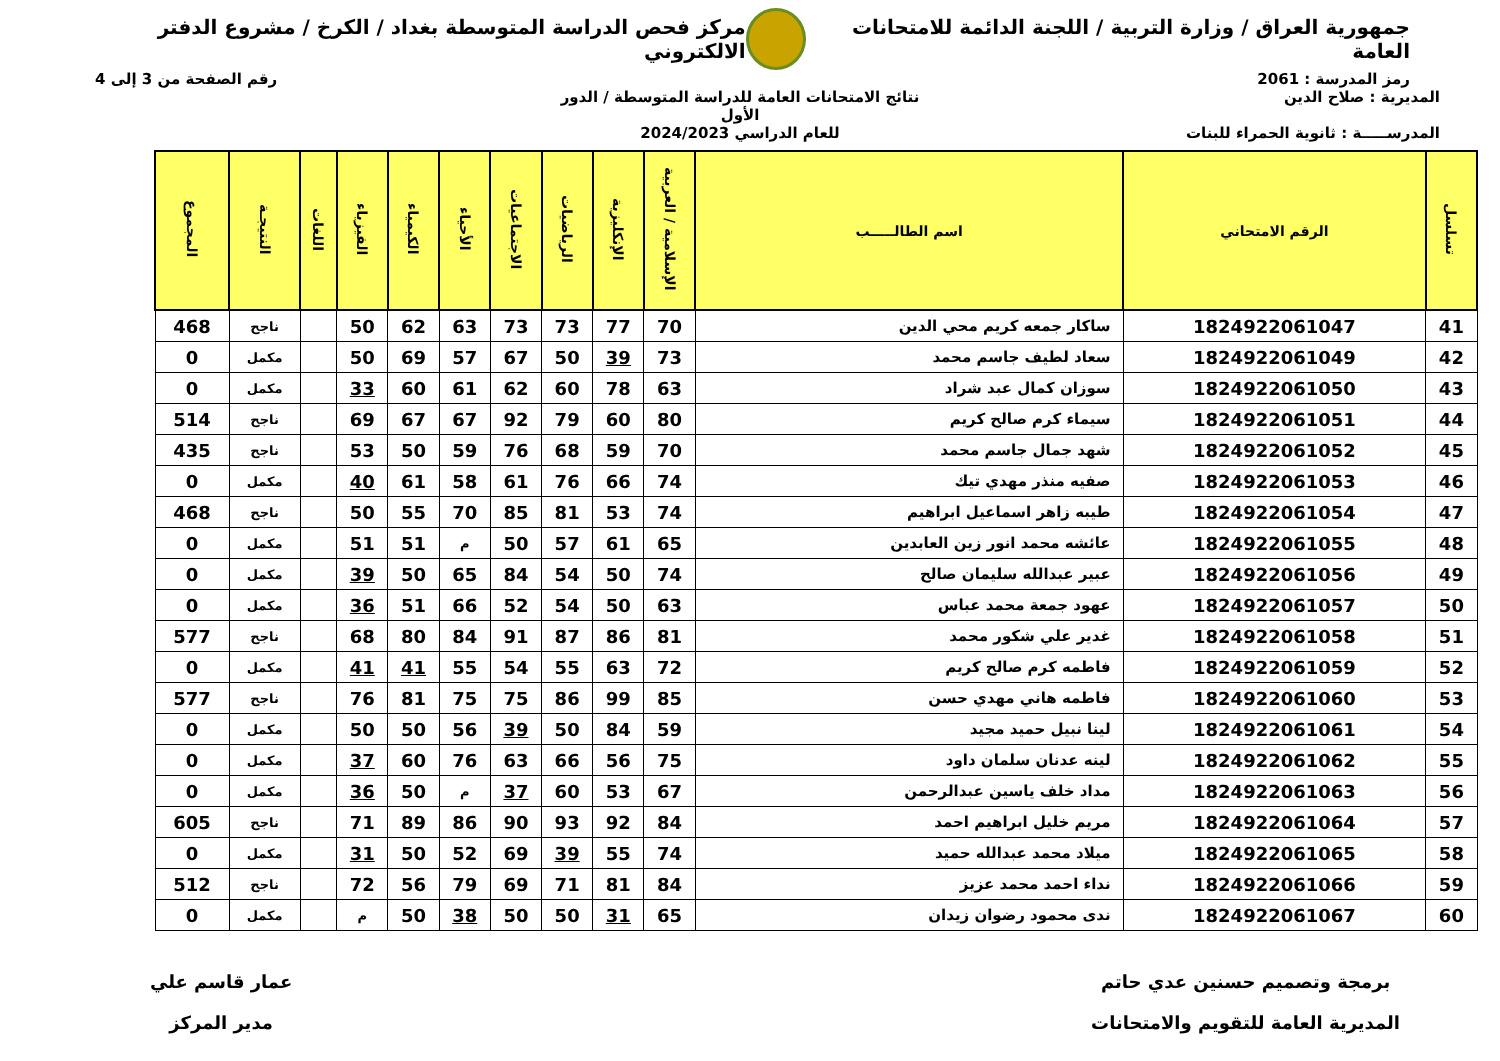جمهورية العراق / وزارة التربية / اللجنة الدائمة للامتحانات العامة
مركز فحص الدراسة المتوسطة بغداد / الكرخ / مشروع الدفتر الالكتروني
رمز المدرسة : 2061 رقم الصفحة من 3 إلى 4
المديرية : صلاح الدين
المدرســـــة : ثانوية الحمراء للبنات
نتائج الامتحانات العامة للدراسة المتوسطة / الدور الأول
للعام الدراسي 2024/2023
| تسلسل | الرقم الامتحاني | اسم الطالـــــب | الإسلامية / العربية | الإنكليزية | الرياضيات | الاجتماعيات | الأحياء | الكيمياء | الفيزياء | اللغات | النتيجـة | المجموع |
| --- | --- | --- | --- | --- | --- | --- | --- | --- | --- | --- | --- | --- |
| 41 | 1824922061047 | ساكار جمعه كريم محي الدين | 70 | 77 | 73 | 73 | 63 | 62 | 50 | | ناجح | 468 |
| 42 | 1824922061049 | سعاد لطيف جاسم محمد | 73 | 39 | 50 | 67 | 57 | 69 | 50 | | مكمل | 0 |
| 43 | 1824922061050 | سوزان كمال عبد شراد | 63 | 78 | 60 | 62 | 61 | 60 | 33 | | مكمل | 0 |
| 44 | 1824922061051 | سيماء كرم صالح كريم | 80 | 60 | 79 | 92 | 67 | 67 | 69 | | ناجح | 514 |
| 45 | 1824922061052 | شهد جمال جاسم محمد | 70 | 59 | 68 | 76 | 59 | 50 | 53 | | ناجح | 435 |
| 46 | 1824922061053 | صفيه منذر مهدي تيك | 74 | 66 | 76 | 61 | 58 | 61 | 40 | | مكمل | 0 |
| 47 | 1824922061054 | طيبه زاهر اسماعيل ابراهيم | 74 | 53 | 81 | 85 | 70 | 55 | 50 | | ناجح | 468 |
| 48 | 1824922061055 | عائشه محمد انور زين العابدين | 65 | 61 | 57 | 50 | م | 51 | 51 | | مكمل | 0 |
| 49 | 1824922061056 | عبير عبدالله سليمان صالح | 74 | 50 | 54 | 84 | 65 | 50 | 39 | | مكمل | 0 |
| 50 | 1824922061057 | عهود جمعة محمد عباس | 63 | 50 | 54 | 52 | 66 | 51 | 36 | | مكمل | 0 |
| 51 | 1824922061058 | غدير علي شكور محمد | 81 | 86 | 87 | 91 | 84 | 80 | 68 | | ناجح | 577 |
| 52 | 1824922061059 | فاطمه كرم صالح كريم | 72 | 63 | 55 | 54 | 55 | 41 | 41 | | مكمل | 0 |
| 53 | 1824922061060 | فاطمه هاني مهدي حسن | 85 | 99 | 86 | 75 | 75 | 81 | 76 | | ناجح | 577 |
| 54 | 1824922061061 | لينا نبيل حميد مجيد | 59 | 84 | 50 | 39 | 56 | 50 | 50 | | مكمل | 0 |
| 55 | 1824922061062 | لينه عدنان سلمان داود | 75 | 56 | 66 | 63 | 76 | 60 | 37 | | مكمل | 0 |
| 56 | 1824922061063 | مداد خلف ياسين عبدالرحمن | 67 | 53 | 60 | 37 | م | 50 | 36 | | مكمل | 0 |
| 57 | 1824922061064 | مريم خليل ابراهيم احمد | 84 | 92 | 93 | 90 | 86 | 89 | 71 | | ناجح | 605 |
| 58 | 1824922061065 | ميلاد محمد عبدالله حميد | 74 | 55 | 39 | 69 | 52 | 50 | 31 | | مكمل | 0 |
| 59 | 1824922061066 | نداء احمد محمد عزيز | 84 | 81 | 71 | 69 | 79 | 56 | 72 | | ناجح | 512 |
| 60 | 1824922061067 | ندى محمود رضوان زيدان | 65 | 31 | 50 | 50 | 38 | 50 | م | | مكمل | 0 |
برمجة وتصميم حسنين عدي حاتم
المديرية العامة للتقويم والامتحانات
عمار قاسم علي
مدير المركز